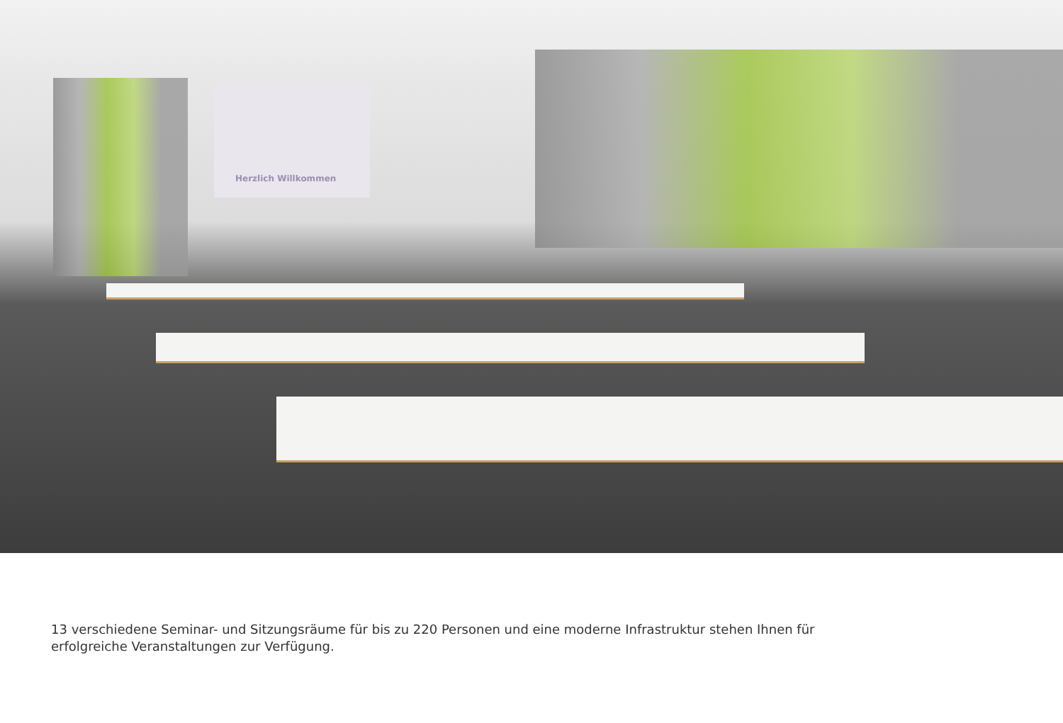Herzlich Willkommen
13 verschiedene Seminar- und Sitzungsräume für bis zu 220 Personen und eine moderne Infrastruktur stehen Ihnen für erfolgreiche Veranstaltungen zur Verfügung.